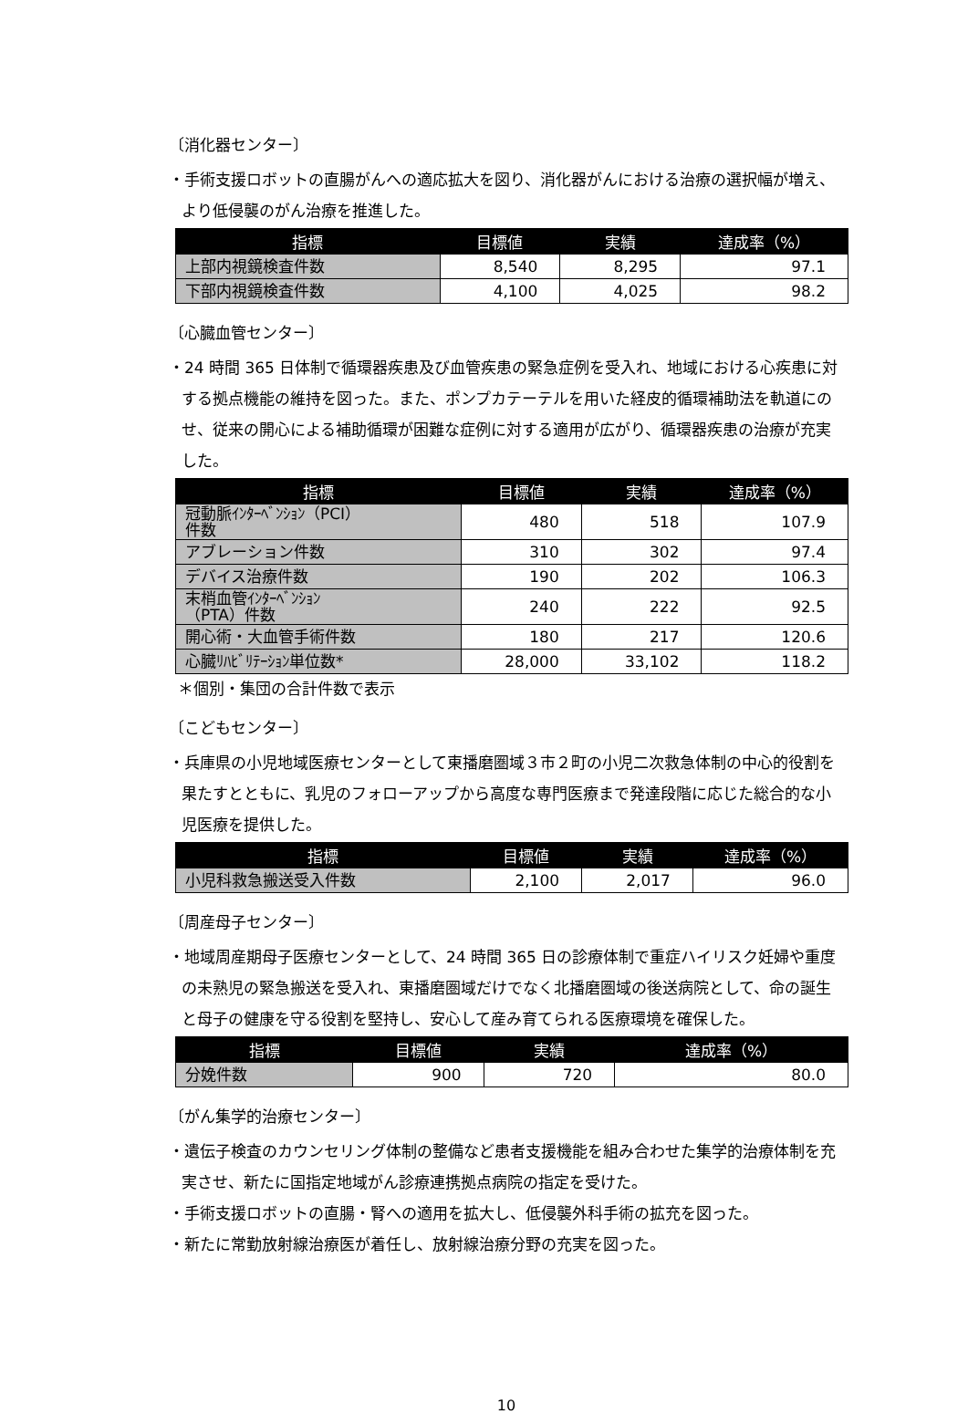〔消化器センター〕
・手術支援ロボットの直腸がんへの適応拡大を図り、消化器がんにおける治療の選択幅が増え、より低侵襲のがん治療を推進した。
| 指標 | 目標値 | 実績 | 達成率（%） |
| --- | --- | --- | --- |
| 上部内視鏡検査件数 | 8,540 | 8,295 | 97.1 |
| 下部内視鏡検査件数 | 4,100 | 4,025 | 98.2 |
〔心臓血管センター〕
・24 時間 365 日体制で循環器疾患及び血管疾患の緊急症例を受入れ、地域における心疾患に対する拠点機能の維持を図った。また、ポンプカテーテルを用いた経皮的循環補助法を軌道にのせ、従来の開心による補助循環が困難な症例に対する適用が広がり、循環器疾患の治療が充実した。
| 指標 | 目標値 | 実績 | 達成率（%） |
| --- | --- | --- | --- |
| 冠動脈ｲﾝﾀｰﾍﾞﾝｼｮﾝ（PCI） 件数 | 480 | 518 | 107.9 |
| アブレーション件数 | 310 | 302 | 97.4 |
| デバイス治療件数 | 190 | 202 | 106.3 |
| 末梢血管ｲﾝﾀｰﾍﾞﾝｼｮﾝ （PTA）件数 | 240 | 222 | 92.5 |
| 開心術・大血管手術件数 | 180 | 217 | 120.6 |
| 心臓ﾘﾊﾋﾞﾘﾃｰｼｮﾝ単位数* | 28,000 | 33,102 | 118.2 |
＊個別・集団の合計件数で表示
〔こどもセンター〕
・兵庫県の小児地域医療センターとして東播磨圏域３市２町の小児二次救急体制の中心的役割を果たすとともに、乳児のフォローアップから高度な専門医療まで発達段階に応じた総合的な小児医療を提供した。
| 指標 | 目標値 | 実績 | 達成率（%） |
| --- | --- | --- | --- |
| 小児科救急搬送受入件数 | 2,100 | 2,017 | 96.0 |
〔周産母子センター〕
・地域周産期母子医療センターとして、24 時間 365 日の診療体制で重症ハイリスク妊婦や重度の未熟児の緊急搬送を受入れ、東播磨圏域だけでなく北播磨圏域の後送病院として、命の誕生と母子の健康を守る役割を堅持し、安心して産み育てられる医療環境を確保した。
| 指標 | 目標値 | 実績 | 達成率（%） |
| --- | --- | --- | --- |
| 分娩件数 | 900 | 720 | 80.0 |
〔がん集学的治療センター〕
・遺伝子検査のカウンセリング体制の整備など患者支援機能を組み合わせた集学的治療体制を充実させ、新たに国指定地域がん診療連携拠点病院の指定を受けた。
・手術支援ロボットの直腸・腎への適用を拡大し、低侵襲外科手術の拡充を図った。
・新たに常勤放射線治療医が着任し、放射線治療分野の充実を図った。
10